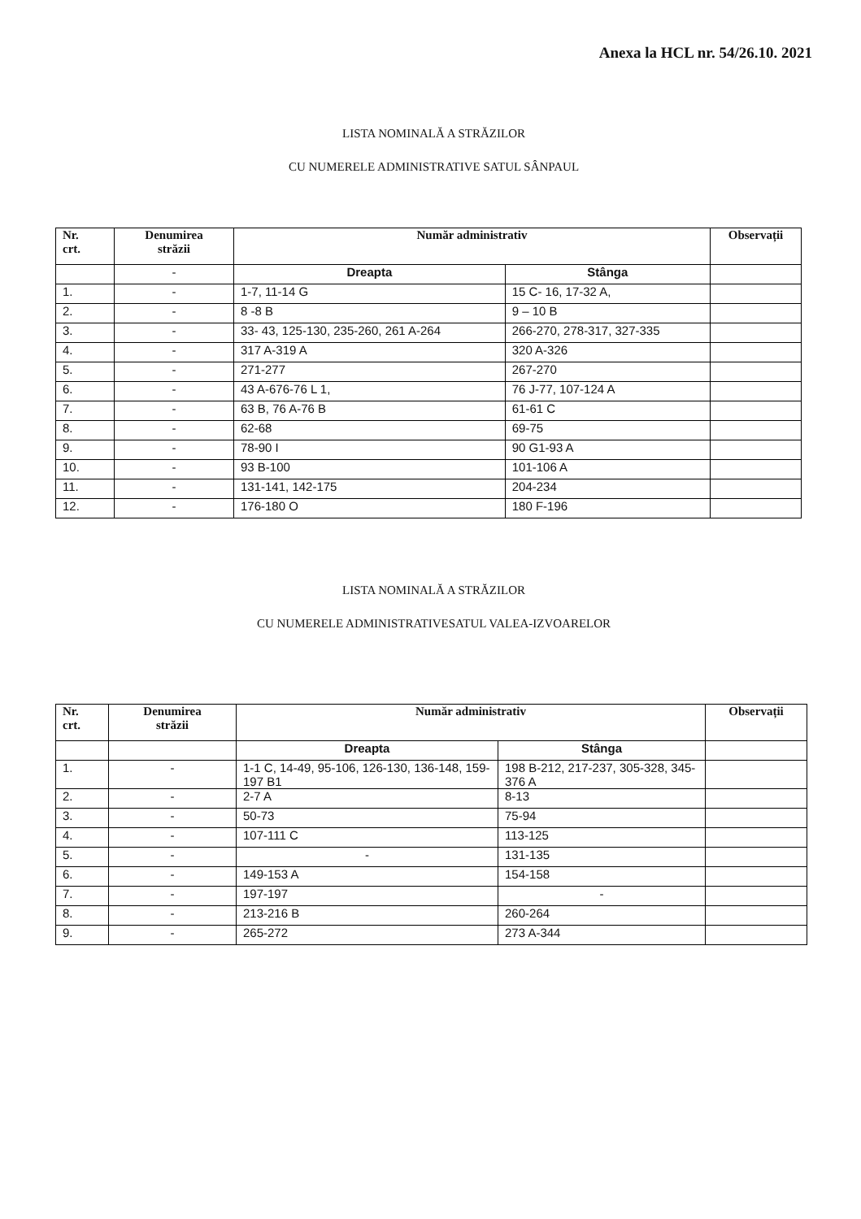Anexa la HCL nr. 54/26.10. 2021
LISTA NOMINALĂ A STRĂZILOR
CU NUMERELE ADMINISTRATIVE SATUL SÂNPAUL
| Nr. crt. | Denumirea străzii | Număr administrativ | | Observații |
| --- | --- | --- | --- | --- |
| | - | Dreapta | Stânga | |
| 1. | - | 1-7, 11-14 G | 15 C- 16, 17-32 A, | |
| 2. | - | 8 -8 B | 9 – 10 B | |
| 3. | - | 33- 43, 125-130, 235-260, 261 A-264 | 266-270, 278-317, 327-335 | |
| 4. | - | 317 A-319 A | 320 A-326 | |
| 5. | - | 271-277 | 267-270 | |
| 6. | - | 43 A-676-76 L 1, | 76 J-77, 107-124 A | |
| 7. | - | 63 B, 76 A-76 B | 61-61 C | |
| 8. | - | 62-68 | 69-75 | |
| 9. | - | 78-90 I | 90 G1-93 A | |
| 10. | - | 93 B-100 | 101-106 A | |
| 11. | - | 131-141, 142-175 | 204-234 | |
| 12. | - | 176-180 O | 180 F-196 | |
LISTA NOMINALĂ A STRĂZILOR
CU NUMERELE ADMINISTRATIVESATUL VALEA-IZVOARELOR
| Nr. crt. | Denumirea străzii | Număr administrativ | | Observații |
| --- | --- | --- | --- | --- |
| | | Dreapta | Stânga | |
| 1. | - | 1-1 C, 14-49, 95-106, 126-130, 136-148, 159-197 B1 | 198 B-212, 217-237, 305-328, 345-376 A | |
| 2. | - | 2-7 A | 8-13 | |
| 3. | - | 50-73 | 75-94 | |
| 4. | - | 107-111 C | 113-125 | |
| 5. | - | - | 131-135 | |
| 6. | - | 149-153 A | 154-158 | |
| 7. | - | 197-197 | - | |
| 8. | - | 213-216 B | 260-264 | |
| 9. | - | 265-272 | 273 A-344 | |